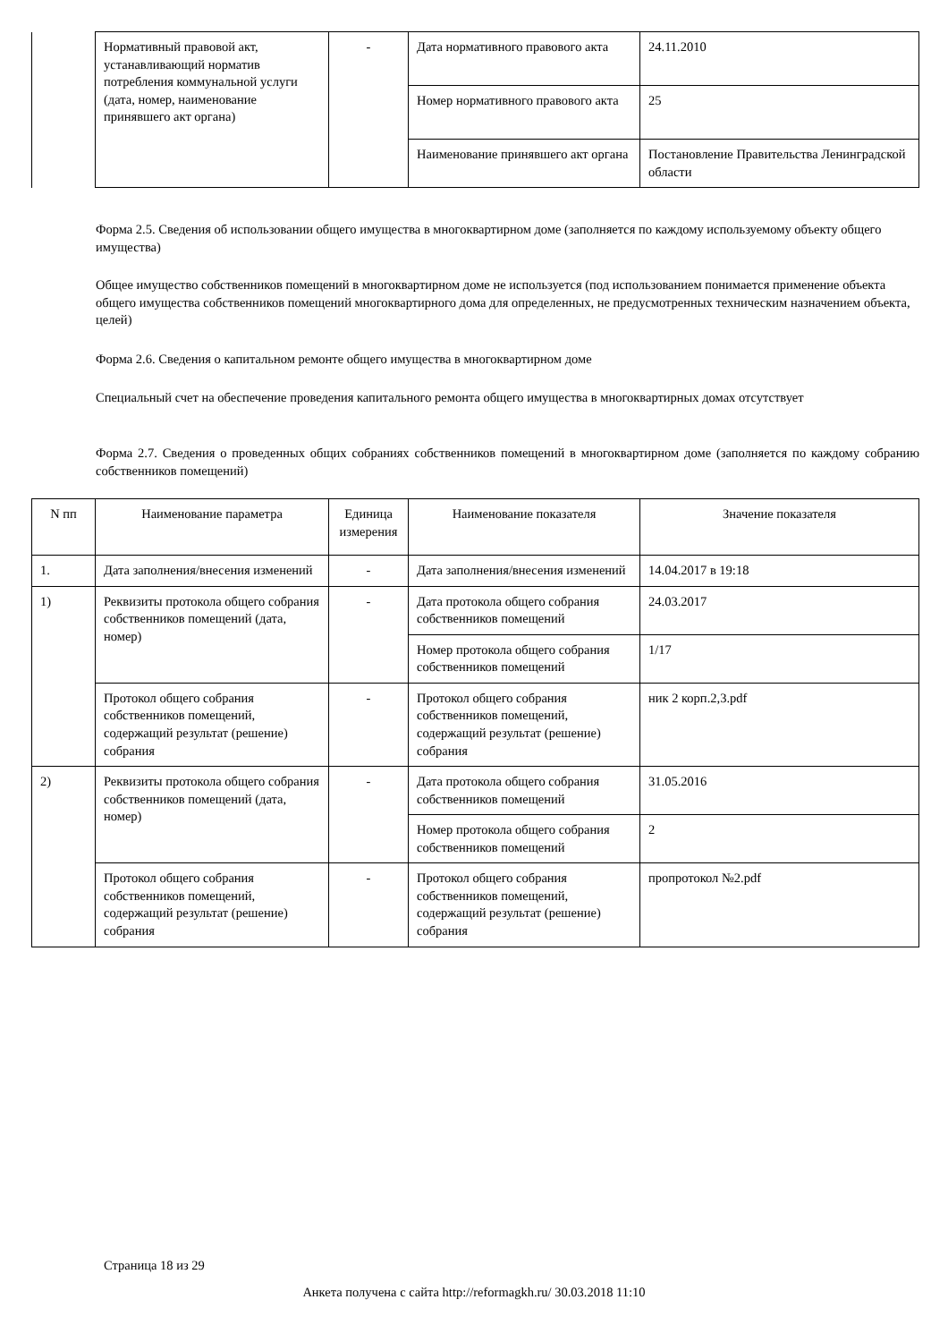| | Нормативный правовой акт, устанавливающий норматив потребления коммунальной услуги (дата, номер, наименование принявшего акт органа) | - | Дата нормативного правового акта | 24.11.2010 |
| | | | Номер нормативного правового акта | 25 |
| | | | Наименование принявшего акт органа | Постановление Правительства Ленинградской области |
Форма 2.5. Сведения об использовании общего имущества в многоквартирном доме (заполняется по каждому используемому объекту общего имущества)
Общее имущество собственников помещений в многоквартирном доме не используется (под использованием понимается применение объекта общего имущества собственников помещений многоквартирного дома для определенных, не предусмотренных техническим назначением объекта, целей)
Форма 2.6. Сведения о капитальном ремонте общего имущества в многоквартирном доме
Специальный счет на обеспечение проведения капитального ремонта общего имущества в многоквартирных домах отсутствует
Форма 2.7. Сведения о проведенных общих собраниях собственников помещений в многоквартирном доме (заполняется по каждому собранию собственников помещений)
| N пп | Наименование параметра | Единица измерения | Наименование показателя | Значение показателя |
| --- | --- | --- | --- | --- |
| 1. | Дата заполнения/внесения изменений | - | Дата заполнения/внесения изменений | 14.04.2017 в 19:18 |
| 1) | Реквизиты протокола общего собрания собственников помещений (дата, номер) | - | Дата протокола общего собрания собственников помещений | 24.03.2017 |
| | | | Номер протокола общего собрания собственников помещений | 1/17 |
| | Протокол общего собрания собственников помещений, содержащий результат (решение) собрания | - | Протокол общего собрания собственников помещений, содержащий результат (решение) собрания | ник 2 корп.2,3.pdf |
| 2) | Реквизиты протокола общего собрания собственников помещений (дата, номер) | - | Дата протокола общего собрания собственников помещений | 31.05.2016 |
| | | | Номер протокола общего собрания собственников помещений | 2 |
| | Протокол общего собрания собственников помещений, содержащий результат (решение) собрания | - | Протокол общего собрания собственников помещений, содержащий результат (решение) собрания | пропротокол №2.pdf |
Страница 18 из 29
Анкета получена с сайта http://reformagkh.ru/ 30.03.2018 11:10